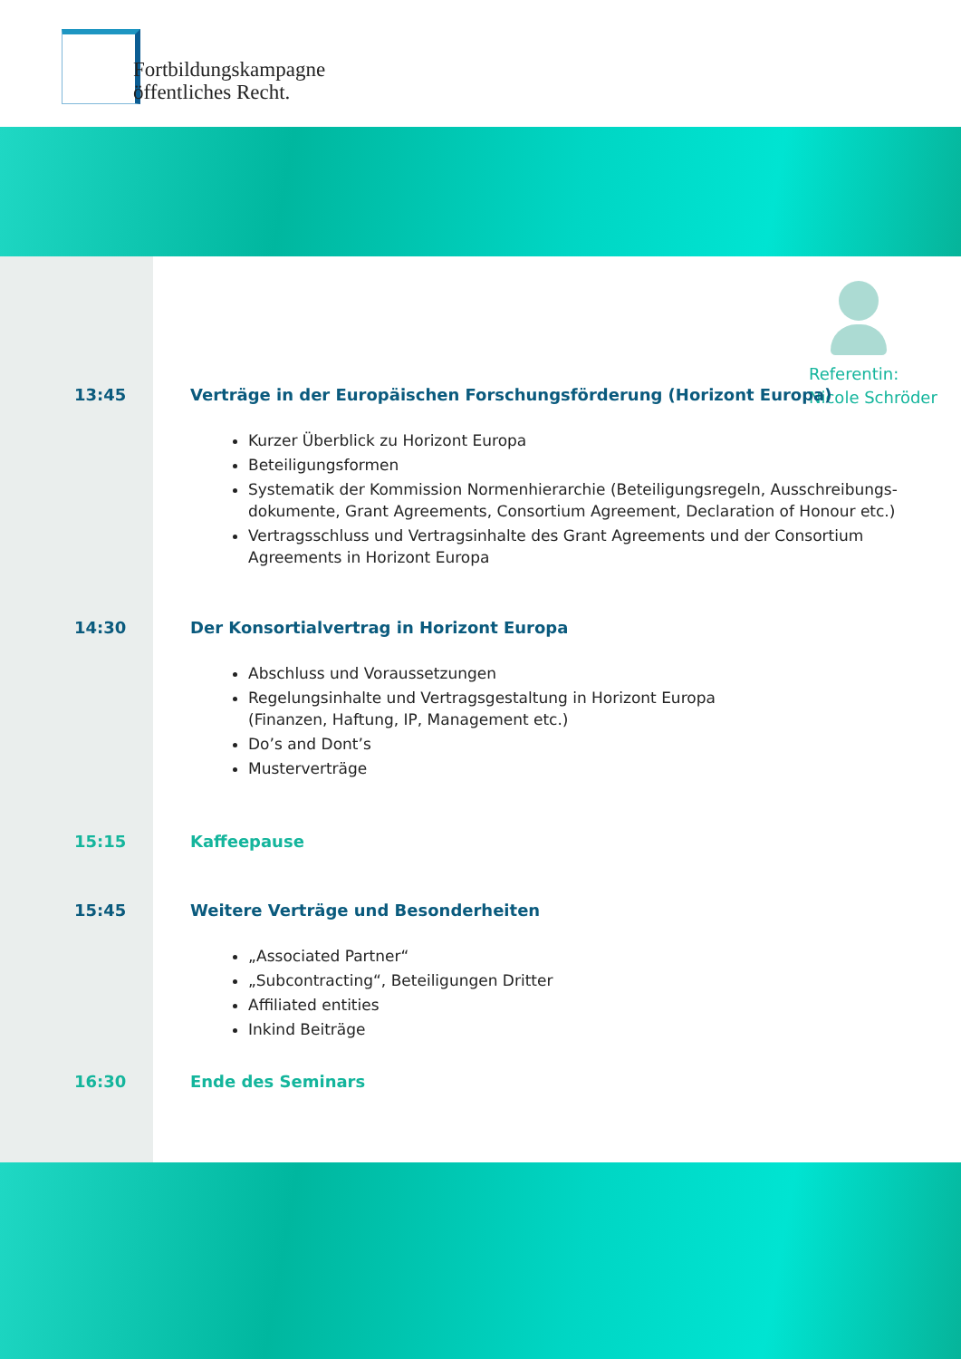Fortbildungskampagne
öffentliches Recht.
Referentin:
Nicole Schröder
13:45 Verträge in der Europäischen Forschungsförderung (Horizont Europa)
Kurzer Überblick zu Horizont Europa
Beteiligungsformen
Systematik der Kommission Normenhierarchie (Beteiligungsregeln, Ausschreibungs-dokumente, Grant Agreements, Consortium Agreement, Declaration of Honour etc.)
Vertragsschluss und Vertragsinhalte des Grant Agreements und der Consortium Agreements in Horizont Europa
14:30 Der Konsortialvertrag in Horizont Europa
Abschluss und Voraussetzungen
Regelungsinhalte und Vertragsgestaltung in Horizont Europa
(Finanzen, Haftung, IP, Management etc.)
Do’s and Dont’s
Musterverträge
15:15 Kaffeepause
15:45 Weitere Verträge und Besonderheiten
„Associated Partner“
„Subcontracting“, Beteiligungen Dritter
Affiliated entities
Inkind Beiträge
16:30 Ende des Seminars